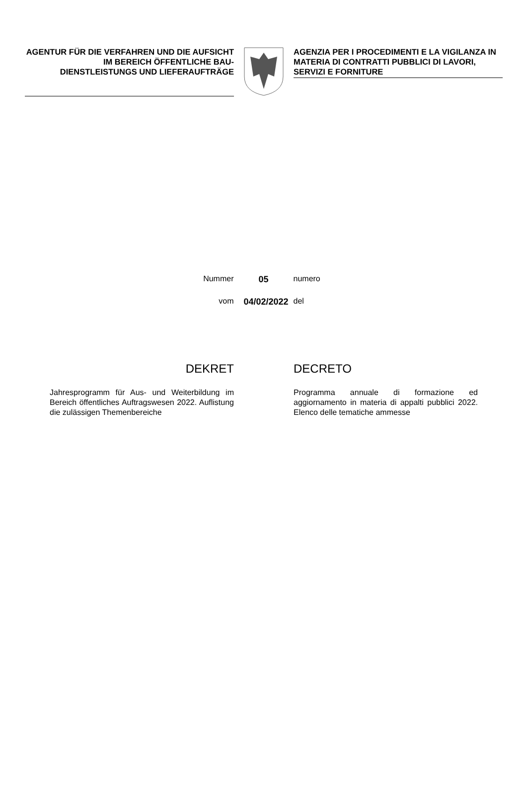AGENTUR FÜR DIE VERFAHREN UND DIE AUFSICHT IM BEREICH ÖFFENTLICHE BAU- DIENSTLEISTUNGS UND LIEFERAUFTRÄGE
AGENZIA PER I PROCEDIMENTI E LA VIGILANZA IN MATERIA DI CONTRATTI PUBBLICI DI LAVORI, SERVIZI E FORNITURE
Nummer 05 numero
vom 04/02/2022 del
DEKRET
Jahresprogramm für Aus- und Weiterbildung im Bereich öffentliches Auftragswesen 2022. Auflistung die zulässigen Themenbereiche
DECRETO
Programma annuale di formazione ed aggiornamento in materia di appalti pubblici 2022. Elenco delle tematiche ammesse